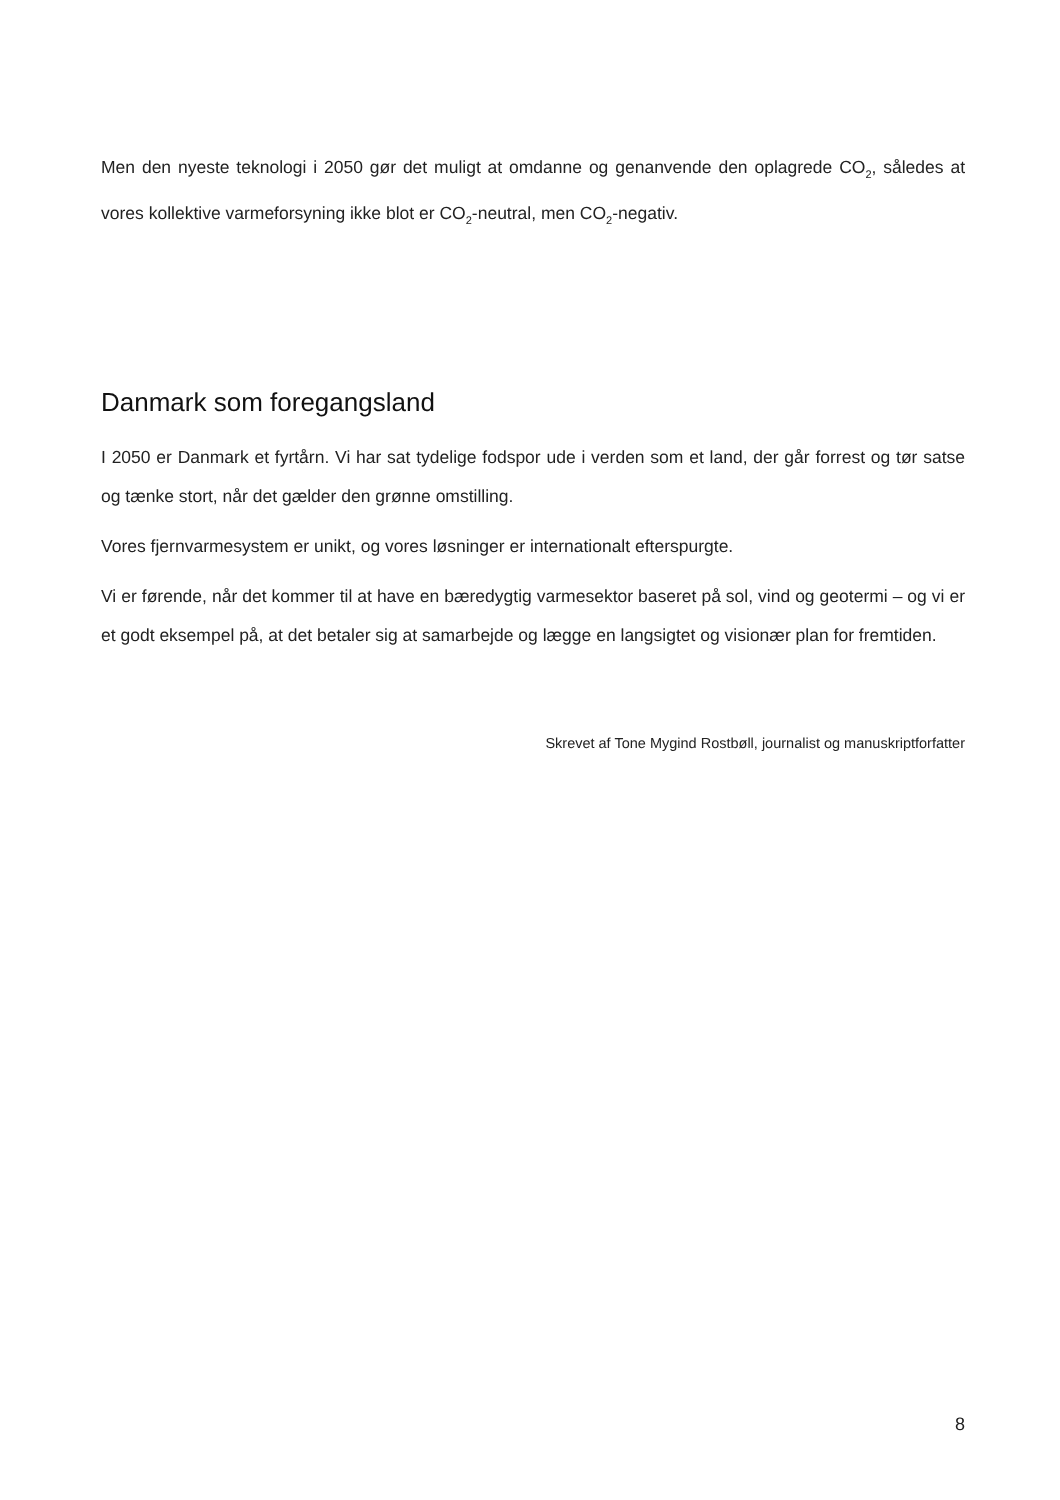Men den nyeste teknologi i 2050 gør det muligt at omdanne og genanvende den oplagrede CO<sub>2</sub>, således at vores kollektive varmeforsyning ikke blot er CO<sub>2</sub>-neutral, men CO<sub>2</sub>-negativ.
Danmark som foregangsland
I 2050 er Danmark et fyrtårn. Vi har sat tydelige fodspor ude i verden som et land, der går forrest og tør satse og tænke stort, når det gælder den grønne omstilling.
Vores fjernvarmesystem er unikt, og vores løsninger er internationalt efterspurgte.
Vi er førende, når det kommer til at have en bæredygtig varmesektor baseret på sol, vind og geotermi – og vi er et godt eksempel på, at det betaler sig at samarbejde og lægge en langsigtet og visionær plan for fremtiden.
Skrevet af Tone Mygind Rostbøll, journalist og manuskriptforfatter
8